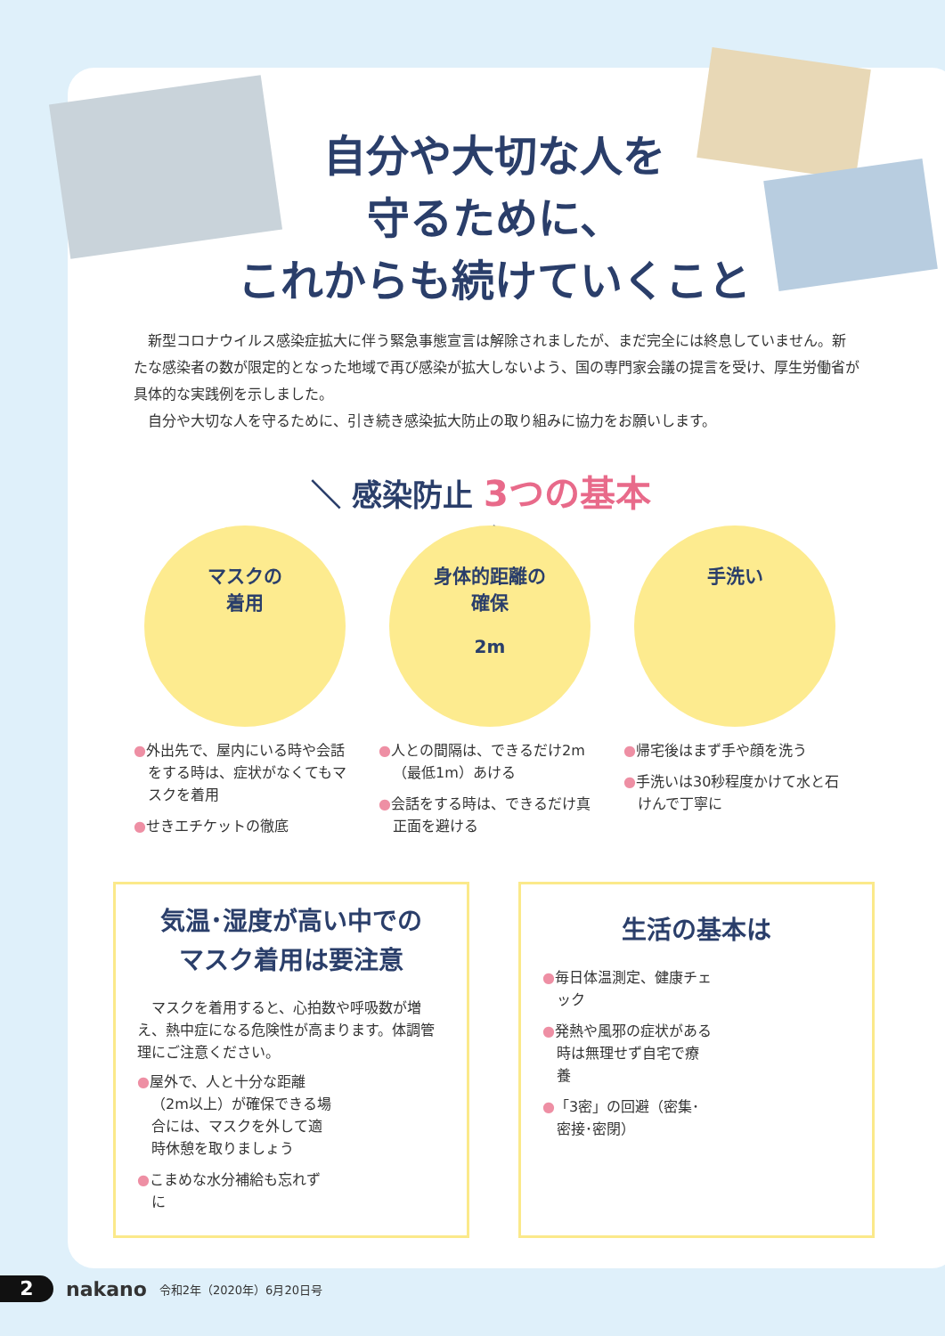自分や大切な人を
守るために、
これからも続けていくこと
新型コロナウイルス感染症拡大に伴う緊急事態宣言は解除されましたが、まだ完全には終息していません。新たな感染者の数が限定的となった地域で再び感染が拡大しないよう、国の専門家会議の提言を受け、厚生労働省が具体的な実践例を示しました。
自分や大切な人を守るために、引き続き感染拡大防止の取り組みに協力をお願いします。
＼ 感染防止 3つの基本 ／
マスクの
着用
●外出先で、屋内にいる時や会話をする時は、症状がなくてもマスクを着用
●せきエチケットの徹底
身体的距離の
確保
2m
●人との間隔は、できるだけ2m（最低1m）あける
●会話をする時は、できるだけ真正面を避ける
手洗い
●帰宅後はまず手や顔を洗う
●手洗いは30秒程度かけて水と石けんで丁寧に
気温･湿度が高い中での
マスク着用は要注意
　マスクを着用すると、心拍数や呼吸数が増え、熱中症になる危険性が高まります。体調管理にご注意ください。
●屋外で、人と十分な距離（2m以上）が確保できる場合には、マスクを外して適時休憩を取りましょう
●こまめな水分補給も忘れずに
生活の基本は
●毎日体温測定、健康チェック
●発熱や風邪の症状がある時は無理せず自宅で療養
●「3密」の回避（密集･密接･密閉）
2
nakano 令和2年（2020年）6月20日号